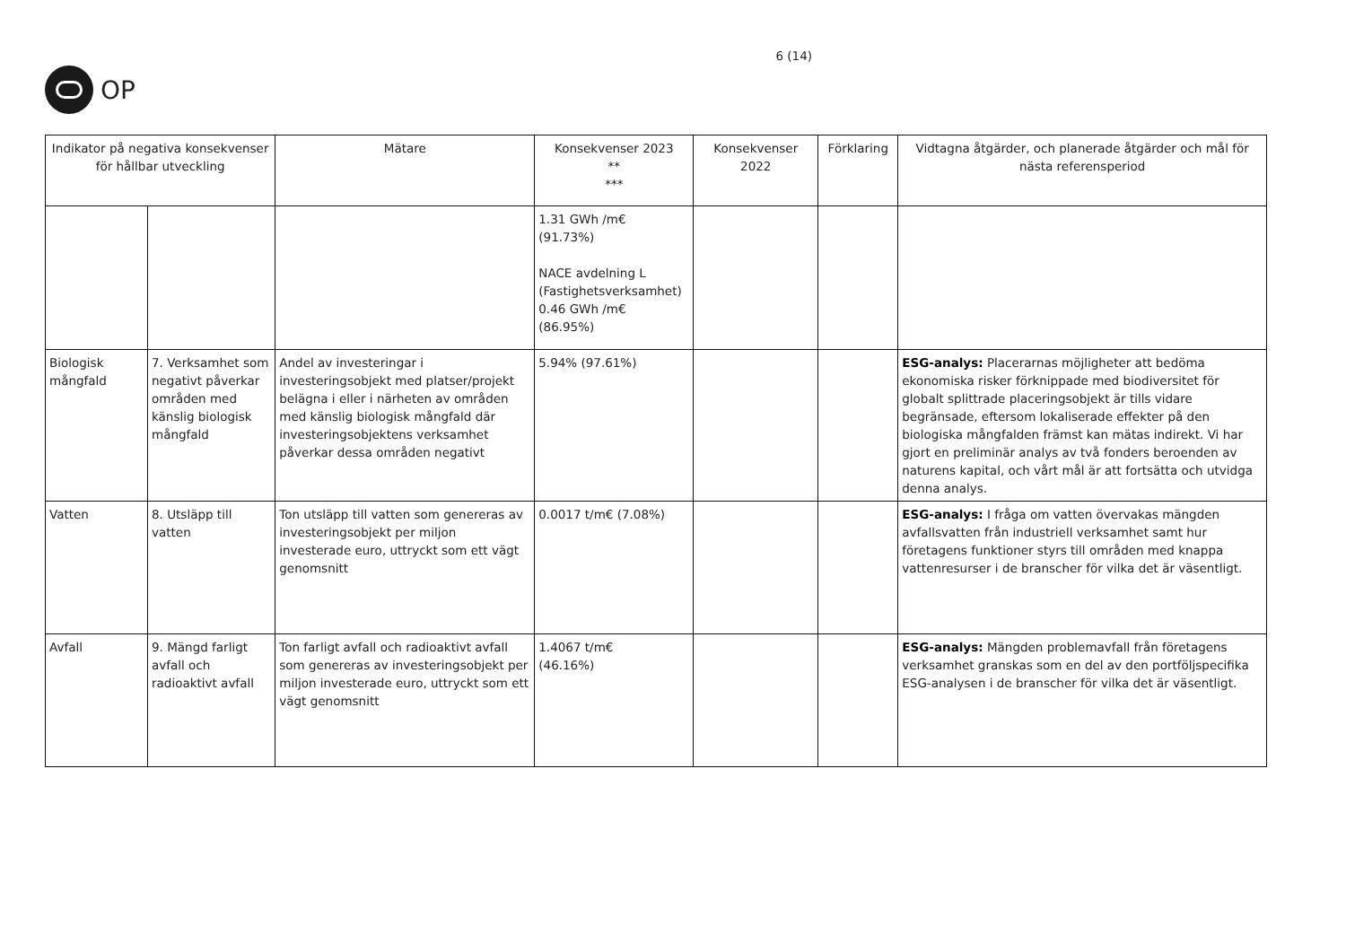OP
6 (14)
| Indikator på negativa konsekvenser för hållbar utveckling | | Mätare | Konsekvenser 2023 ** *** | Konsekvenser 2022 | Förklaring | Vidtagna åtgärder, och planerade åtgärder och mål för nästa referensperiod |
| --- | --- | --- | --- | --- | --- | --- |
| | | | 1.31 GWh /m€ (91.73%) NACE avdelning L (Fastighetsverksamhet) 0.46 GWh /m€ (86.95%) | | | |
| Biologisk mångfald | 7. Verksamhet som negativt påverkar områden med känslig biologisk mångfald | Andel av investeringar i investeringsobjekt med platser/projekt belägna i eller i närheten av områden med känslig biologisk mångfald där investeringsobjektens verksamhet påverkar dessa områden negativt | 5.94% (97.61%) | | | ESG-analys: Placerarnas möjligheter att bedöma ekonomiska risker förknippade med biodiversitet för globalt splittrade placeringsobjekt är tills vidare begränsade, eftersom lokaliserade effekter på den biologiska mångfalden främst kan mätas indirekt. Vi har gjort en preliminär analys av två fonders beroenden av naturens kapital, och vårt mål är att fortsätta och utvidga denna analys. |
| Vatten | 8. Utsläpp till vatten | Ton utsläpp till vatten som genereras av investeringsobjekt per miljon investerade euro, uttryckt som ett vägt genomsnitt | 0.0017 t/m€ (7.08%) | | | ESG-analys: I fråga om vatten övervakas mängden avfallsvatten från industriell verksamhet samt hur företagens funktioner styrs till områden med knappa vattenresurser i de branscher för vilka det är väsentligt. |
| Avfall | 9. Mängd farligt avfall och radioaktivt avfall | Ton farligt avfall och radioaktivt avfall som genereras av investeringsobjekt per miljon investerade euro, uttryckt som ett vägt genomsnitt | 1.4067 t/m€ (46.16%) | | | ESG-analys: Mängden problemavfall från företagens verksamhet granskas som en del av den portföljspecifika ESG-analysen i de branscher för vilka det är väsentligt. |